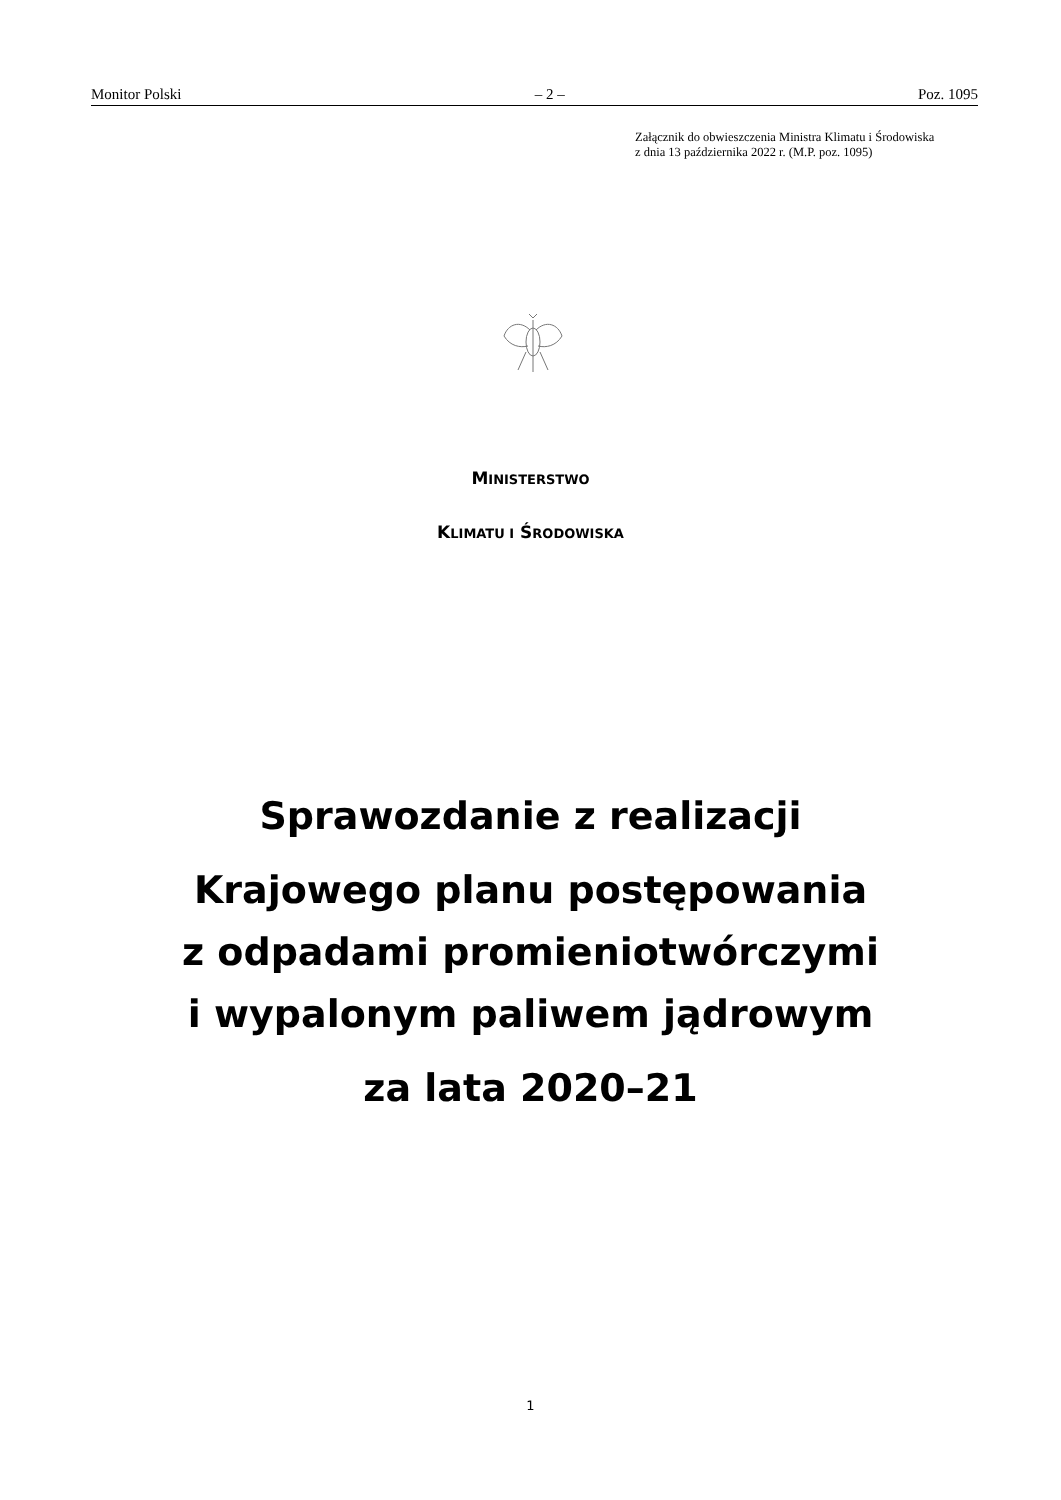Monitor Polski – 2 – Poz. 1095
Załącznik do obwieszczenia Ministra Klimatu i Środowiska
z dnia 13 października 2022 r. (M.P. poz. 1095)
MINISTERSTWO
KLIMATU I ŚRODOWISKA
Sprawozdanie z realizacji
Krajowego planu postępowania
z odpadami promieniotwórczymi
i wypalonym paliwem jądrowym
za lata 2020–21
1